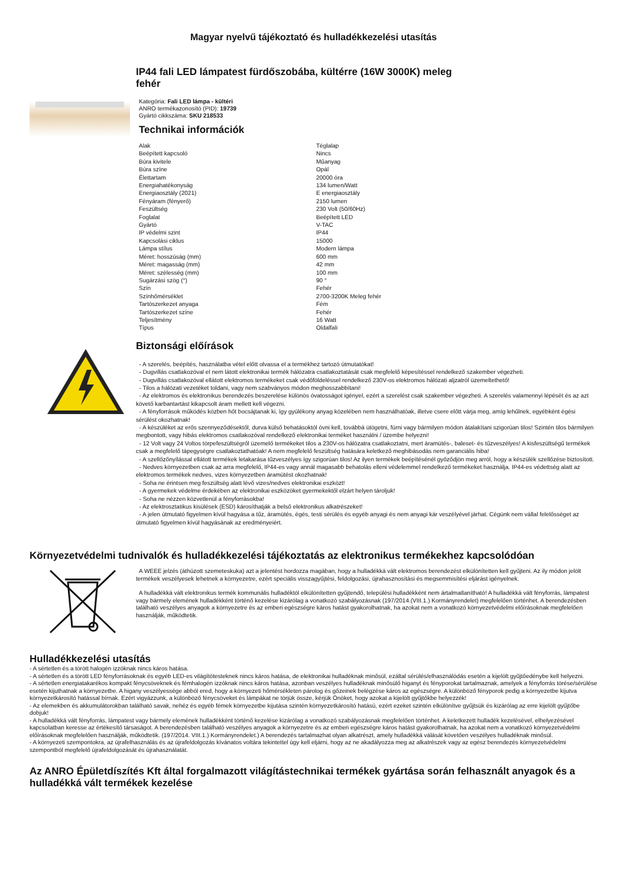Magyar nyelvű tájékoztató és hulladékkezelési utasítás
IP44 fali LED lámpatest fürdőszobába, kültérre (16W 3000K) meleg
fehér
Kategória: Fali LED lámpa - kültéri
ANRO termékazonosító (PID): 19739
Gyártó cikkszáma: SKU 218533
Technikai információk
| Alak | Téglalap |
| Beépített kapcsoló | Nincs |
| Búra kivitele | Műanyag |
| Búra színe | Opál |
| Élettartam | 20000 óra |
| Energiahatékonyság | 134 lumen/Watt |
| Energiaosztály (2021) | E energiaosztály |
| Fényáram (fényerő) | 2150 lumen |
| Feszültség | 230 Volt (50/60Hz) |
| Foglalat | Beépített LED |
| Gyártó | V-TAC |
| IP védelmi szint | IP44 |
| Kapcsolási ciklus | 15000 |
| Lámpa stílus | Modern lámpa |
| Méret: hosszúság (mm) | 600 mm |
| Méret: magasság (mm) | 42 mm |
| Méret: szélesség (mm) | 100 mm |
| Sugárzási szög (°) | 90 ° |
| Szín | Fehér |
| Színhőmérséklet | 2700-3200K Meleg fehér |
| Tartószerkezet anyaga | Fém |
| Tartószerkezet színe | Fehér |
| Teljesítmény | 16 Watt |
| Típus | Oldalfali |
Biztonsági előírások
- A szerelés, beépítés, használatba vétel előtt olvassa el a termékhez tartozó útmutatókat!
- Dugvillás csatlakozóval el nem látott elektronikai termék hálózatra csatlakoztatását csak megfelelő képesítéssel rendelkező szakember végezheti.
- Dugvillás csatlakozóval ellátott elektromos termékeket csak védőföldeléssel rendelkező 230V-os elektromos hálózati aljzatról üzemeltethető!
- Tilos a hálózati vezetéket toldani, vagy nem szabványos módon meghosszabbítani!
- Az elektromos és elektronikus berendezés beszerelése különös óvatosságot igényel, ezért a szerelést csak szakember végezheti. A szerelés valamennyi lépését és az azt követő karbantartást kikapcsolt áram mellett kell végezni.
- A fényforrások működés közben hőt bocsájtanak ki, így gyúlékony anyag közelében nem használhatóak, illetve csere előtt várja meg, amíg lehűlnek, egyébként égési sérülést okozhatnak!
- A készüléket az erős szennyeződésektől, durva külső behatásoktól óvni kell, továbbá ütögetni, fúrni vagy bármilyen módon átalakítani szigorúan tilos! Szintén tilos bármilyen megbontott, vagy hibás elektromos csatlakozóval rendelkező elektronikai terméket használni / üzembe helyezni!
- 12 Volt vagy 24 Voltos törpefeszültségről üzemelő termékeket tilos a 230V-os hálózatra csatlakoztatni, mert áramütés-, baleset- és tűzveszélyes! A kisfeszültségű termékek csak a megfelelő tápegységre csatlakoztathatóak! A nem megfelelő feszültség hatására keletkező meghibásodás nem garanciális hiba!
- A szellőzőnyílással ellátott termékek letakarása tűzveszélyes így szigorúan tilos! Az ilyen termékek beépítésénél győződjön meg arról, hogy a készülék szellőzése biztosított.
- Nedves környezetben csak az arra megfelelő, IP44-es vagy annál magasabb behatolás elleni védelemmel rendelkező termékeket használja. IP44-es védettség alatt az elektromos termékek nedves, vizes környezetben áramütést okozhatnak!
- Soha ne érintsen meg feszültség alatt lévő vizes/nedves elektronikai eszközt!
- A gyermekek védelme érdekében az elektronikai eszközöket gyermekektől elzárt helyen tároljuk!
- Soha ne nézzen közvetlenül a fényforrásokba!
- Az elektrosztatikus kisülések (ESD) károsíthatják a belső elektronikus alkatrészeket!
- A jelen útmutató figyelmen kívül hagyása a tűz, áramütés, égés, testi sérülés és egyéb anyagi és nem anyagi kár veszélyével járhat. Cégünk nem vállal felelősséget az útmutató figyelmen kívül hagyásának az eredményeiért.
Környezetvédelmi tudnivalók és hulladékkezelési tájékoztatás az elektronikus termékekhez kapcsolódóan
A WEEE jelzés (áthúzott szemeteskuka) azt a jelentést hordozza magában, hogy a hulladékká vált elektromos berendezést elkülönítetten kell gyűjteni. Az ily módon jelölt termékek veszélyesek lehetnek a környezetre, ezért speciális visszagyűjtési, feldolgozási, újrahasznosítási és megsemmisítési eljárást igényelnek.
A hulladékká vált elektronikus termék kommunális hulladéktól elkülönítetten gyűjtendő, települési hulladékként nem ártalmatlanítható! A hulladékká vált fényforrás, lámpatest vagy bármely elemének hulladékként történő kezelése kizárólag a vonatkozó szabályozásnak (197/2014.(VIII.1.) Kormányrendelet) megfelelően történhet. A berendezésben található veszélyes anyagok a környezetre és az emberi egészségre káros hatást gyakorolhatnak, ha azokat nem a vonatkozó környezetvédelmi előírásoknak megfelelően használják, működtetik.
Hulladékkezelési utasítás
- A sértetlen és a törött halogén izzóknak nincs káros hatása.
- A sértetlen és a törött LED fényforrásoknak és egyéb LED-es világítótesteknek nincs káros hatása, de elektronikai hulladéknak minősül, ezáltal sérülés/elhasználódás esetén a kijelölt gyűjtőedénybe kell helyezni.
- A sértetlen energiatakarékos kompakt fénycsöveknek és fémhalogén izzóknak nincs káros hatása, azonban veszélyes hulladéknak minősülő higanyt és fényporokat tartalmaznak, amelyek a fényforrás törése/sérülése esetén kijuthatnak a környezetbe. A higany veszélyessége abból ered, hogy a környezeti hőmérsékleten párolog és gőzeinek belégzése káros az egészségre. A különböző fényporok pedig a környezetbe kijutva környezetkárosító hatással bírnak. Ezért vigyázzunk, a különböző fénycsöveket és lámpákat ne törjük össze, kérjük Önöket, hogy azokat a kijelölt gyűjtőkbe helyezzék!
- Az elemekben és akkumulátorokban található savak, nehéz és egyéb fémek környezetbe kijutása szintén környezetkárosító hatású, ezért ezeket szintén elkülönítve gyűjtsük és kizárólag az erre kijelölt gyűjtőbe dobjuk!
- A hulladékká vált fényforrás, lámpatest vagy bármely elemének hulladékként történő kezelése kizárólag a vonatkozó szabályozásnak megfelelően történhet. A keletkezett hulladék kezelésével, elhelyezésével kapcsolatban keresse az értékesítő társaságot. A berendezésben található veszélyes anyagok a környezetre és az emberi egészségre káros hatást gyakorolhatnak, ha azokat nem a vonatkozó környezetvédelmi előírásoknak megfelelően használják, működtetik. (197/2014. VIII.1.) Kormányrendelet.) A berendezés tartalmazhat olyan alkatrészt, amely hulladékká válását követően veszélyes hulladéknak minősül.
- A környezeti szempontokra, az újrafelhasználás és az újrafeldolgozás kívánatos voltára tekintettel úgy kell eljárni, hogy az ne akadályozza meg az alkatrészek vagy az egész berendezés környezetvédelmi szempontból megfelelő újrafeldolgozását és újrahasználatát.
Az ANRO Épületdíszítés Kft által forgalmazott világítástechnikai termékek gyártása során felhasznált anyagok és a hulladékká vált termékek kezelése